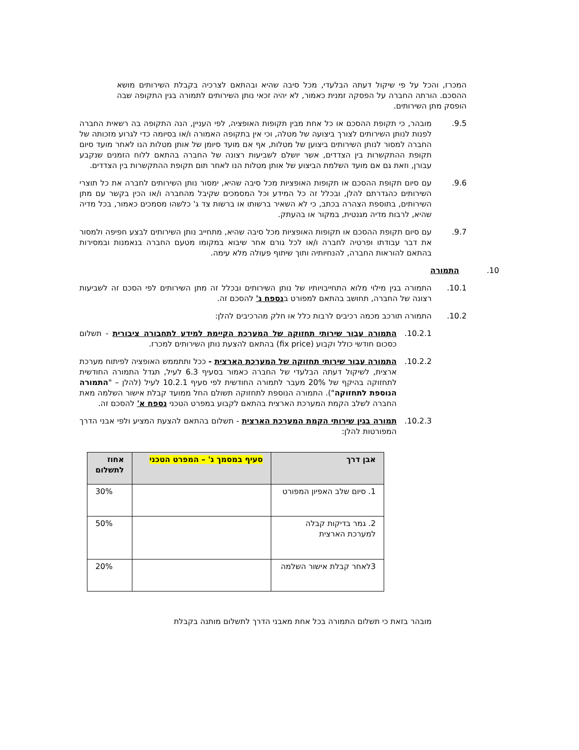המכרז, והכל על פי שיקול דעתה הבלעדי, מכל סיבה שהיא ובהתאם לצרכיה בקבלת השירותים מושא ההסכם. הורתה החברה על הפסקה זמנית כאמור, לא יהיה זכאי נותן השירותים לתמורה בגין התקופה שבה הופסק מתן השירותים.
9.5. מובהר, כי תקופת ההסכם או כל אחת מבין תקופות האופציה, לפי העניין, הנה התקופה בה רשאית החברה לפנות לנותן השירותים לצורך ביצועה של מטלה, וכי אין בתקופה האמורה ו/או בסיומה כדי לגרוע מזכותה של החברה למסור לנותן השירותים ביצוען של מטלות, אף אם מועד סיומן של אותן מטלות הנו לאחר מועד סיום תקופת ההתקשרות בין הצדדים, אשר יושלם לשביעות רצונה של החברה בהתאם ללוח הזמנים שנקבע עבורן, וזאת גם אם מועד השלמת הביצוע של אותן מטלות הנו לאחר תום תקופת ההתקשרות בין הצדדים.
9.6. עם סיום תקופת ההסכם או תקופות האופציות מכל סיבה שהיא, ימסור נותן השירותים לחברה את כל תוצרי השירותים כהגדרתם להלן, ובכלל זה כל המידע וכל המסמכים שקיבל מהחברה ו/או הכין בקשר עם מתן השירותים, בתוספת הצהרה בכתב, כי לא השאיר ברשותו או ברשות צד ג' כלשהו מסמכים כאמור, בכל מדיה שהיא, לרבות מדיה מגנטית, במקור או בהעתק.
9.7. עם סיום תקופת ההסכם או תקופות האופציות מכל סיבה שהיא, מתחייב נותן השירותים לבצע חפיפה ולמסור את דבר עבודתו ופרטיה לחברה ו/או לכל גורם אחר שיבוא במקומו מטעם החברה בנאמנות ובמסירות בהתאם להוראות החברה, להנחיותיה ותוך שיתוף פעולה מלא עימה.
10. התמורה
10.1. התמורה בגין מילוי מלוא התחייבויותיו של נותן השירותים ובכלל זה מתן השירותים לפי הסכם זה לשביעות רצונה של החברה, תחושב בהתאם למפורט בנספח ג' להסכם זה.
10.2. התמורה תורכב מכמה רכיבים לרבות כלל או חלק מהרכיבים להלן:
10.2.1. התמורה עבור שירותי תחזוקה של המערכת הקיימת למידע לתחבורה ציבורית - תשלום כסכום חודשי כולל וקבוע (fix price) בהתאם להצעת נותן השירותים למכרז.
10.2.2. התמורה עבור שירותי תחזוקה של המערכת הארצית - ככל ותתממש האופציה לפיתוח מערכת ארצית, לשיקול דעתה הבלעדי של החברה כאמור בסעיף 6.3 לעיל, תגדל התמורה החודשית לתחזוקה בהיקף של 20% מעבר לתמורה החודשית לפי סעיף 10.2.1 לעיל (להלן – "התמורה הנוספת לתחזוקה"). התמורה הנוספת לתחזוקה תשולם החל ממועד קבלת אישור השלמה מאת החברה לשלב הקמת המערכת הארצית בהתאם לקבוע במפרט הטכני נספח א' להסכם זה.
10.2.3. תמורה בגין שירותי הקמת המערכת הארצית - תשלום בהתאם להצעת המציע ולפי אבני הדרך המפורטות להלן:
| אבן דרך | סעיף במסמך ג' – המפרט הטכני | אחוז לתשלום |
| --- | --- | --- |
| 1. סיום שלב האפיון המפורט | | 30% |
| 2. גמר בדיקות קבלה למערכת הארצית | | 50% |
| 3לאחר קבלת אישור השלמה | | 20% |
מובהר בזאת כי תשלום התמורה בכל אחת מאבני הדרך לתשלום מותנה בקבלת